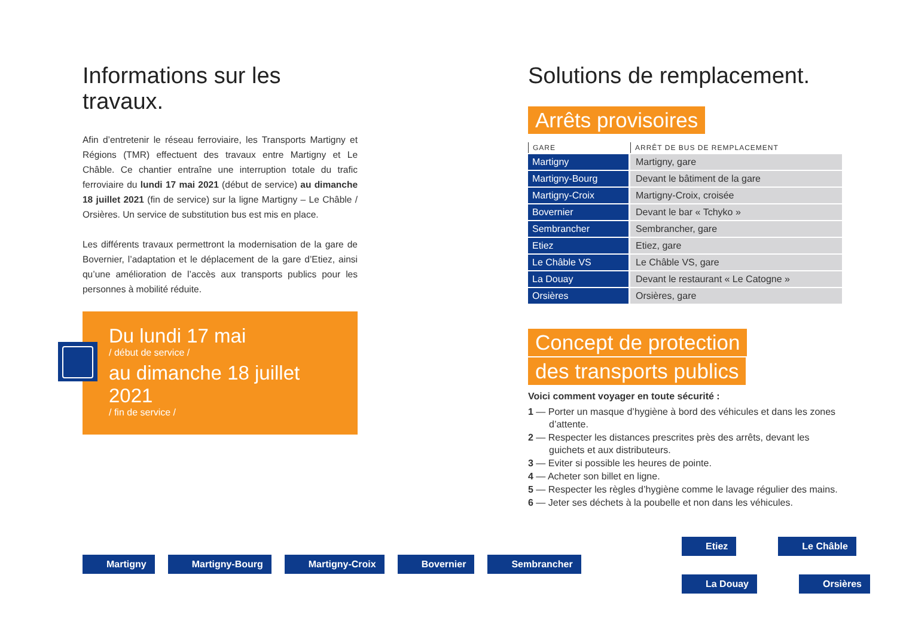Informations sur les travaux.
Afin d’entretenir le réseau ferroviaire, les Transports Martigny et Régions (TMR) effectuent des travaux entre Martigny et Le Châble. Ce chantier entraîne une interruption totale du trafic ferroviaire du lundi 17 mai 2021 (début de service) au dimanche 18 juillet 2021 (fin de service) sur la ligne Martigny – Le Châble / Orsières. Un service de substitution bus est mis en place.
Les différents travaux permettront la modernisation de la gare de Bovernier, l’adaptation et le déplacement de la gare d’Etiez, ainsi qu’une amélioration de l’accès aux transports publics pour les personnes à mobilité réduite.
Du lundi 17 mai
/ début de service /
au dimanche 18 juillet 2021
/ fin de service /
Solutions de remplacement.
Arrêts provisoires
| GARE | ARRÊT DE BUS DE REMPLACEMENT |
| --- | --- |
| Martigny | Martigny, gare |
| Martigny-Bourg | Devant le bâtiment de la gare |
| Martigny-Croix | Martigny-Croix, croisée |
| Bovernier | Devant le bar « Tchyko » |
| Sembrancher | Sembrancher, gare |
| Etiez | Etiez, gare |
| Le Châble VS | Le Châble VS, gare |
| La Douay | Devant le restaurant « Le Catogne » |
| Orsières | Orsières, gare |
Concept de protection
des transports publics
Voici comment voyager en toute sécurité :
1 — Porter un masque d’hygiène à bord des véhicules et dans les zones d’attente.
2 — Respecter les distances prescrites près des arrêts, devant les guichets et aux distributeurs.
3 — Eviter si possible les heures de pointe.
4 — Acheter son billet en ligne.
5 — Respecter les règles d’hygiène comme le lavage régulier des mains.
6 — Jeter ses déchets à la poubelle et non dans les véhicules.
Martigny Martigny-Bourg Martigny-Croix Bovernier Sembrancher
Etiez Le Châble
La Douay Orsières